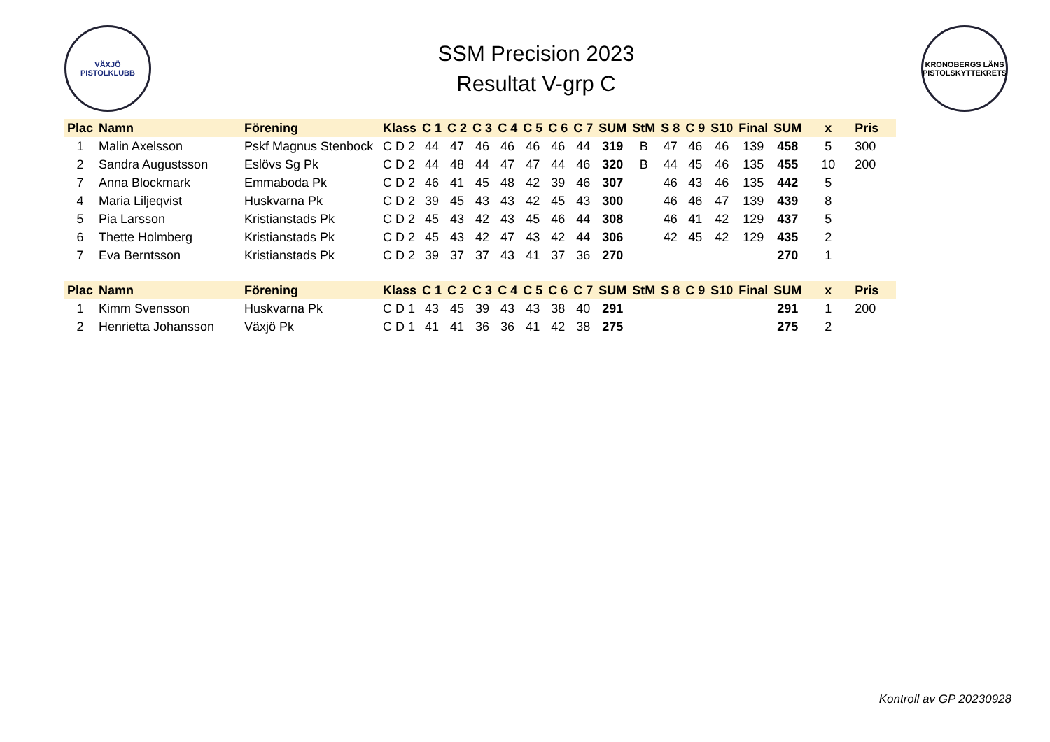VÄXJÖ
PISTOLKLUBB
SSM Precision 2023
Resultat V-grp C
KRONOBERGS LÄNS PISTOLSKYTTEKRETS
| Plac | Namn | Förening | Klass | C 1 | C 2 | C 3 | C 4 | C 5 | C 6 | C 7 | SUM | StM | S 8 | C 9 | S10 | Final | SUM | x | Pris |
| --- | --- | --- | --- | --- | --- | --- | --- | --- | --- | --- | --- | --- | --- | --- | --- | --- | --- | --- | --- |
| 1 | Malin Axelsson | Pskf Magnus Stenbock | C D 2 | 44 | 47 | 46 | 46 | 46 | 46 | 44 | 319 | B | 47 | 46 | 46 | 139 | 458 | 5 | 300 |
| 2 | Sandra Augustsson | Eslövs Sg Pk | C D 2 | 44 | 48 | 44 | 47 | 47 | 44 | 46 | 320 | B | 44 | 45 | 46 | 135 | 455 | 10 | 200 |
| 7 | Anna Blockmark | Emmaboda Pk | C D 2 | 46 | 41 | 45 | 48 | 42 | 39 | 46 | 307 | | 46 | 43 | 46 | 135 | 442 | 5 | |
| 4 | Maria Liljeqvist | Huskvarna Pk | C D 2 | 39 | 45 | 43 | 43 | 42 | 45 | 43 | 300 | | 46 | 46 | 47 | 139 | 439 | 8 | |
| 5 | Pia Larsson | Kristianstads Pk | C D 2 | 45 | 43 | 42 | 43 | 45 | 46 | 44 | 308 | | 46 | 41 | 42 | 129 | 437 | 5 | |
| 6 | Thette Holmberg | Kristianstads Pk | C D 2 | 45 | 43 | 42 | 47 | 43 | 42 | 44 | 306 | | 42 | 45 | 42 | 129 | 435 | 2 | |
| 7 | Eva Berntsson | Kristianstads Pk | C D 2 | 39 | 37 | 37 | 43 | 41 | 37 | 36 | 270 | | | | | | 270 | 1 | |
| Plac | Namn | Förening | Klass | C 1 | C 2 | C 3 | C 4 | C 5 | C 6 | C 7 | SUM | StM | S 8 | C 9 | S10 | Final | SUM | x | Pris |
| 1 | Kimm Svensson | Huskvarna Pk | C D 1 | 43 | 45 | 39 | 43 | 43 | 38 | 40 | 291 | | | | | | 291 | 1 | 200 |
| 2 | Henrietta Johansson | Växjö Pk | C D 1 | 41 | 41 | 36 | 36 | 41 | 42 | 38 | 275 | | | | | | 275 | 2 | |
Kontroll av GP 20230928